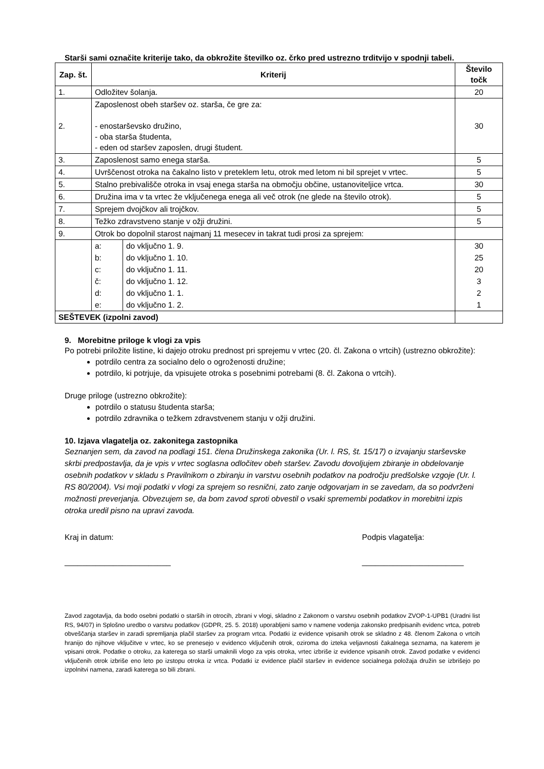Starši sami označite kriterije tako, da obkrožite številko oz. črko pred ustrezno trditvijo v spodnji tabeli.
| Zap. št. | Kriterij | | Število točk |
| --- | --- | --- | --- |
| 1. | Odložitev šolanja. | | 20 |
| 2. | Zaposlenost obeh staršev oz. starša, če gre za: - enostarševsko družino, - oba starša študenta, - eden od staršev zaposlen, drugi študent. | | 30 |
| 3. | Zaposlenost samo enega starša. | | 5 |
| 4. | Uvrščenost otroka na čakalno listo v preteklem letu, otrok med letom ni bil sprejet v vrtec. | | 5 |
| 5. | Stalno prebivališče otroka in vsaj enega starša na območju občine, ustanoviteljice vrtca. | | 30 |
| 6. | Družina ima v ta vrtec že vključenega enega ali več otrok (ne glede na število otrok). | | 5 |
| 7. | Sprejem dvojčkov ali trojčkov. | | 5 |
| 8. | Težko zdravstveno stanje v ožji družini. | | 5 |
| 9. | Otrok bo dopolnil starost najmanj 11 mesecev in takrat tudi prosi za sprejem: | | |
| | a: | do vključno 1. 9. | 30 |
| | b: | do vključno 1. 10. | 25 |
| | c: | do vključno 1. 11. | 20 |
| | č: | do vključno 1. 12. | 3 |
| | d: | do vključno 1. 1. | 2 |
| | e: | do vključno 1. 2. | 1 |
| SEŠTEVEK (izpolni zavod) | | | |
9. Morebitne priloge k vlogi za vpis
Po potrebi priložite listine, ki dajejo otroku prednost pri sprejemu v vrtec (20. čl. Zakona o vrtcih) (ustrezno obkrožite):
potrdilo centra za socialno delo o ogroženosti družine;
potrdilo, ki potrjuje, da vpisujete otroka s posebnimi potrebami (8. čl. Zakona o vrtcih).
Druge priloge (ustrezno obkrožite):
potrdilo o statusu študenta starša;
potrdilo zdravnika o težkem zdravstvenem stanju v ožji družini.
10. Izjava vlagatelja oz. zakonitega zastopnika
Seznanjen sem, da zavod na podlagi 151. člena Družinskega zakonika (Ur. l. RS, št. 15/17) o izvajanju starševske skrbi predpostavlja, da je vpis v vrtec soglasna odločitev obeh staršev. Zavodu dovoljujem zbiranje in obdelovanje osebnih podatkov v skladu s Pravilnikom o zbiranju in varstvu osebnih podatkov na področju predšolske vzgoje (Ur. l. RS 80/2004). Vsi moji podatki v vlogi za sprejem so resnični, zato zanje odgovarjam in se zavedam, da so podvrženi možnosti preverjanja. Obvezujem se, da bom zavod sproti obvestil o vsaki spremembi podatkov in morebitni izpis otroka uredil pisno na upravi zavoda.
Kraj in datum:
________________________
Podpis vlagatelja:
_______________________
Zavod zagotavlja, da bodo osebni podatki o starših in otrocih, zbrani v vlogi, skladno z Zakonom o varstvu osebnih podatkov ZVOP-1-UPB1 (Uradni list RS, 94/07) in Splošno uredbo o varstvu podatkov (GDPR, 25. 5. 2018) uporabljeni samo v namene vodenja zakonsko predpisanih evidenc vrtca, potreb obveščanja staršev in zaradi spremljanja plačil staršev za program vrtca. Podatki iz evidence vpisanih otrok se skladno z 48. členom Zakona o vrtcih hranijo do njihove vključitve v vrtec, ko se prenesejo v evidenco vključenih otrok, oziroma do izteka veljavnosti čakalnega seznama, na katerem je vpisani otrok. Podatke o otroku, za katerega so starši umaknili vlogo za vpis otroka, vrtec izbriše iz evidence vpisanih otrok. Zavod podatke v evidenci vključenih otrok izbriše eno leto po izstopu otroka iz vrtca. Podatki iz evidence plačil staršev in evidence socialnega položaja družin se izbrišejo po izpolnitvi namena, zaradi katerega so bili zbrani.